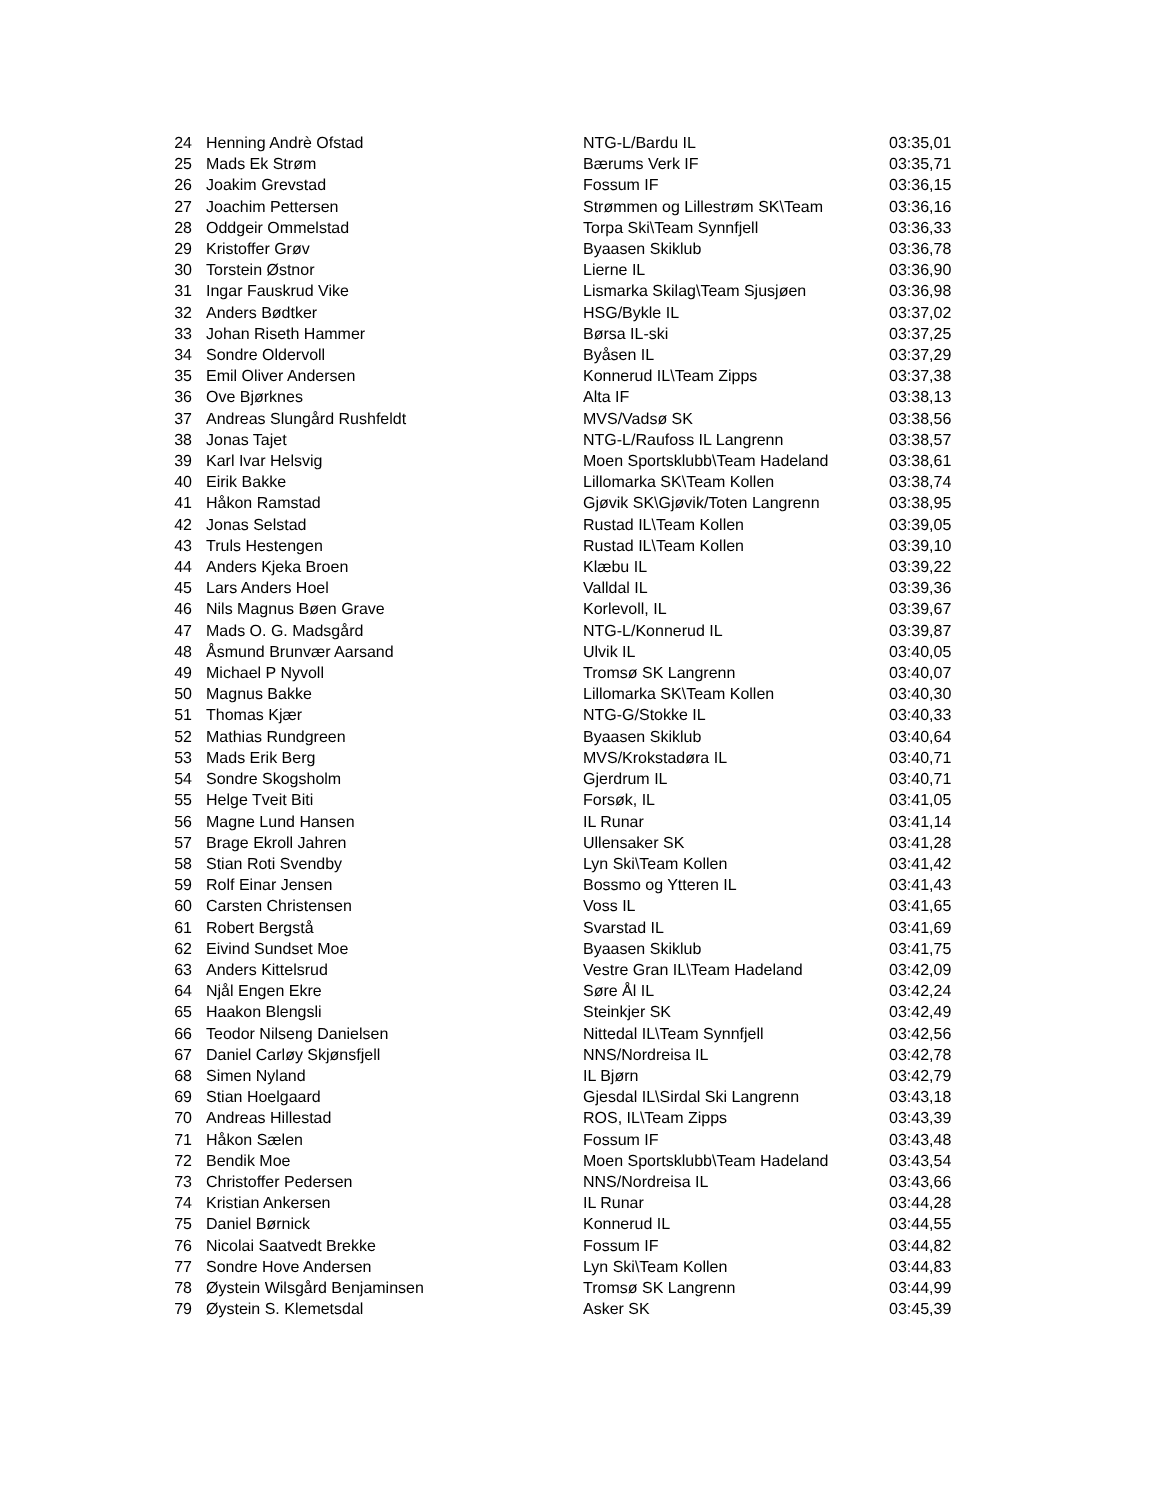| 24 | Henning Andrè Ofstad | NTG-L/Bardu IL | 03:35,01 |
| 25 | Mads Ek Strøm | Bærums Verk IF | 03:35,71 |
| 26 | Joakim Grevstad | Fossum IF | 03:36,15 |
| 27 | Joachim Pettersen | Strømmen og Lillestrøm SK\Team | 03:36,16 |
| 28 | Oddgeir Ommelstad | Torpa Ski\Team Synnfjell | 03:36,33 |
| 29 | Kristoffer Grøv | Byaasen Skiklub | 03:36,78 |
| 30 | Torstein Østnor | Lierne IL | 03:36,90 |
| 31 | Ingar Fauskrud Vike | Lismarka Skilag\Team Sjusjøen | 03:36,98 |
| 32 | Anders Bødtker | HSG/Bykle IL | 03:37,02 |
| 33 | Johan Riseth Hammer | Børsa IL-ski | 03:37,25 |
| 34 | Sondre Oldervoll | Byåsen IL | 03:37,29 |
| 35 | Emil Oliver Andersen | Konnerud IL\Team Zipps | 03:37,38 |
| 36 | Ove Bjørknes | Alta IF | 03:38,13 |
| 37 | Andreas Slungård Rushfeldt | MVS/Vadsø SK | 03:38,56 |
| 38 | Jonas Tajet | NTG-L/Raufoss IL Langrenn | 03:38,57 |
| 39 | Karl Ivar Helsvig | Moen Sportsklubb\Team Hadeland | 03:38,61 |
| 40 | Eirik Bakke | Lillomarka SK\Team Kollen | 03:38,74 |
| 41 | Håkon Ramstad | Gjøvik SK\Gjøvik/Toten Langrenn | 03:38,95 |
| 42 | Jonas Selstad | Rustad IL\Team Kollen | 03:39,05 |
| 43 | Truls Hestengen | Rustad IL\Team Kollen | 03:39,10 |
| 44 | Anders Kjeka Broen | Klæbu IL | 03:39,22 |
| 45 | Lars Anders Hoel | Valldal IL | 03:39,36 |
| 46 | Nils Magnus Bøen Grave | Korlevoll, IL | 03:39,67 |
| 47 | Mads O. G. Madsgård | NTG-L/Konnerud IL | 03:39,87 |
| 48 | Åsmund Brunvær Aarsand | Ulvik IL | 03:40,05 |
| 49 | Michael P Nyvoll | Tromsø SK Langrenn | 03:40,07 |
| 50 | Magnus Bakke | Lillomarka SK\Team Kollen | 03:40,30 |
| 51 | Thomas Kjær | NTG-G/Stokke IL | 03:40,33 |
| 52 | Mathias Rundgreen | Byaasen Skiklub | 03:40,64 |
| 53 | Mads Erik Berg | MVS/Krokstadøra IL | 03:40,71 |
| 54 | Sondre Skogsholm | Gjerdrum IL | 03:40,71 |
| 55 | Helge Tveit Biti | Forsøk, IL | 03:41,05 |
| 56 | Magne Lund Hansen | IL Runar | 03:41,14 |
| 57 | Brage Ekroll Jahren | Ullensaker SK | 03:41,28 |
| 58 | Stian Roti Svendby | Lyn Ski\Team Kollen | 03:41,42 |
| 59 | Rolf Einar Jensen | Bossmo og Ytteren IL | 03:41,43 |
| 60 | Carsten Christensen | Voss IL | 03:41,65 |
| 61 | Robert Bergstå | Svarstad IL | 03:41,69 |
| 62 | Eivind Sundset Moe | Byaasen Skiklub | 03:41,75 |
| 63 | Anders Kittelsrud | Vestre Gran IL\Team Hadeland | 03:42,09 |
| 64 | Njål Engen Ekre | Søre Ål IL | 03:42,24 |
| 65 | Haakon Blengsli | Steinkjer SK | 03:42,49 |
| 66 | Teodor Nilseng Danielsen | Nittedal IL\Team Synnfjell | 03:42,56 |
| 67 | Daniel Carløy Skjønsfjell | NNS/Nordreisa IL | 03:42,78 |
| 68 | Simen Nyland | IL Bjørn | 03:42,79 |
| 69 | Stian Hoelgaard | Gjesdal IL\Sirdal Ski Langrenn | 03:43,18 |
| 70 | Andreas Hillestad | ROS, IL\Team Zipps | 03:43,39 |
| 71 | Håkon Sælen | Fossum IF | 03:43,48 |
| 72 | Bendik Moe | Moen Sportsklubb\Team Hadeland | 03:43,54 |
| 73 | Christoffer Pedersen | NNS/Nordreisa IL | 03:43,66 |
| 74 | Kristian Ankersen | IL Runar | 03:44,28 |
| 75 | Daniel Børnick | Konnerud IL | 03:44,55 |
| 76 | Nicolai Saatvedt Brekke | Fossum IF | 03:44,82 |
| 77 | Sondre Hove Andersen | Lyn Ski\Team Kollen | 03:44,83 |
| 78 | Øystein Wilsgård Benjaminsen | Tromsø SK Langrenn | 03:44,99 |
| 79 | Øystein S. Klemetsdal | Asker SK | 03:45,39 |